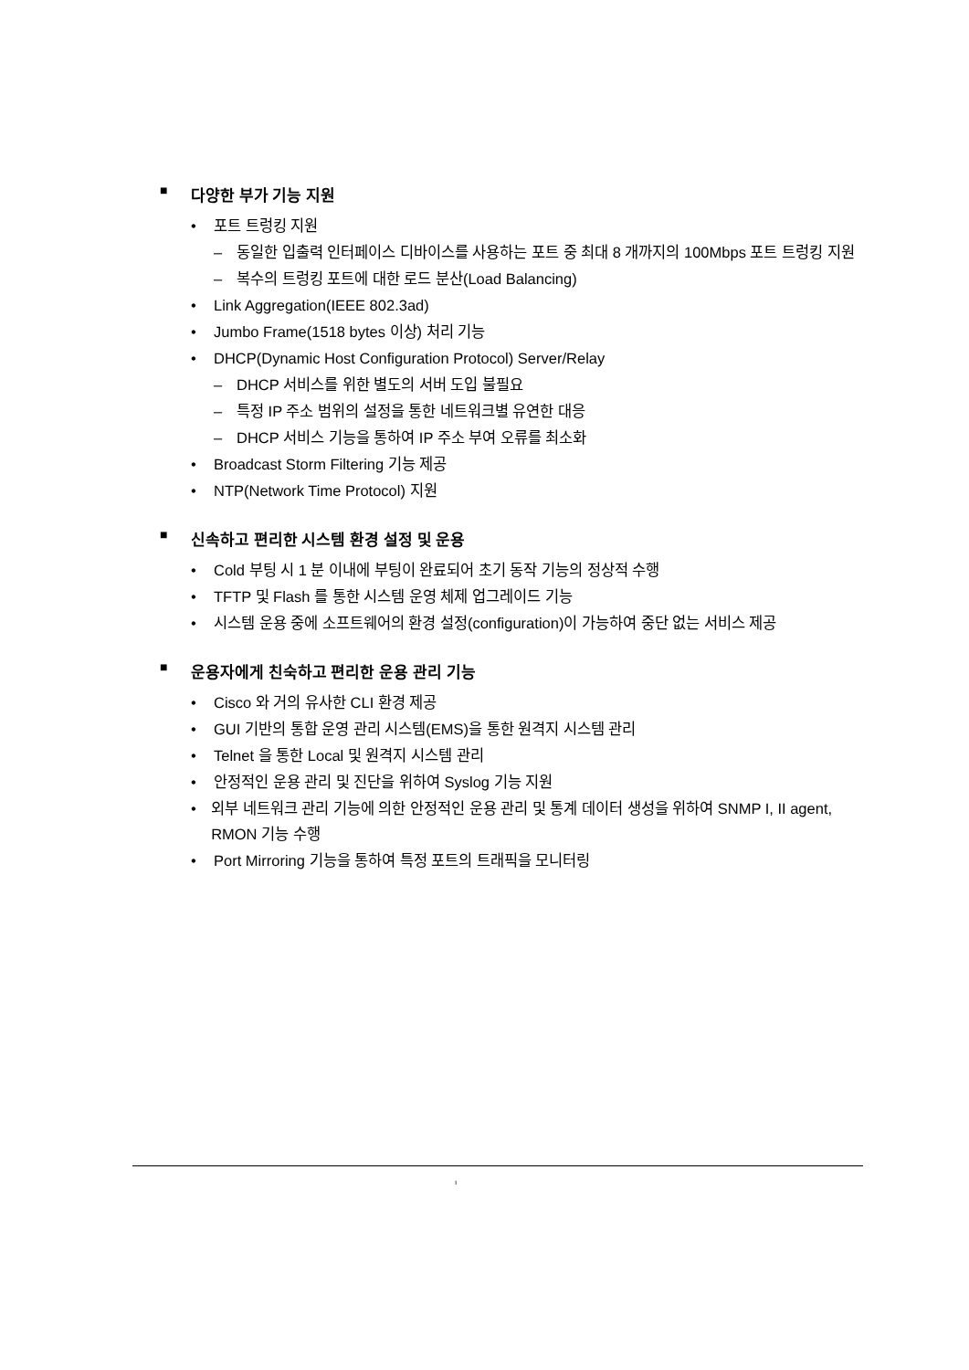■ 다양한 부가 기능 지원
• 포트 트렁킹 지원
– 동일한 입출력 인터페이스 디바이스를 사용하는 포트 중 최대 8 개까지의 100Mbps 포트 트렁킹 지원
– 복수의 트렁킹 포트에 대한 로드 분산(Load Balancing)
• Link Aggregation(IEEE 802.3ad)
• Jumbo Frame(1518 bytes 이상) 처리 기능
• DHCP(Dynamic Host Configuration Protocol) Server/Relay
– DHCP 서비스를 위한 별도의 서버 도입 불필요
– 특정 IP 주소 범위의 설정을 통한 네트워크별 유연한 대응
– DHCP 서비스 기능을 통하여 IP 주소 부여 오류를 최소화
• Broadcast Storm Filtering 기능 제공
• NTP(Network Time Protocol) 지원
■ 신속하고 편리한 시스템 환경 설정 및 운용
• Cold 부팅 시 1 분 이내에 부팅이 완료되어 초기 동작 기능의 정상적 수행
• TFTP 및 Flash 를 통한 시스템 운영 체제 업그레이드 기능
• 시스템 운용 중에 소프트웨어의 환경 설정(configuration)이 가능하여 중단 없는 서비스 제공
■ 운용자에게 친숙하고 편리한 운용 관리 기능
• Cisco 와 거의 유사한 CLI 환경 제공
• GUI 기반의 통합 운영 관리 시스템(EMS)을 통한 원격지 시스템 관리
• Telnet 을 통한 Local 및 원격지 시스템 관리
• 안정적인 운용 관리 및 진단을 위하여 Syslog 기능 지원
• 외부 네트워크 관리 기능에 의한 안정적인 운용 관리 및 통계 데이터 생성을 위하여 SNMP I, II agent, RMON 기능 수행
• Port Mirroring 기능을 통하여 특정 포트의 트래픽을 모니터링
ı